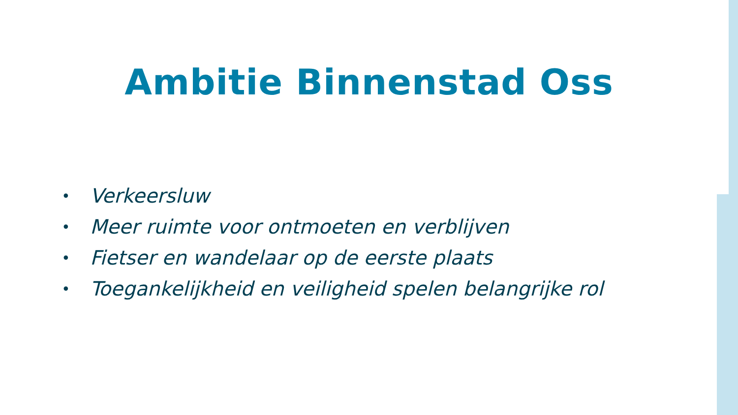Ambitie Binnenstad Oss
• Verkeersluw
• Meer ruimte voor ontmoeten en verblijven
• Fietser en wandelaar op de eerste plaats
• Toegankelijkheid en veiligheid spelen belangrijke rol